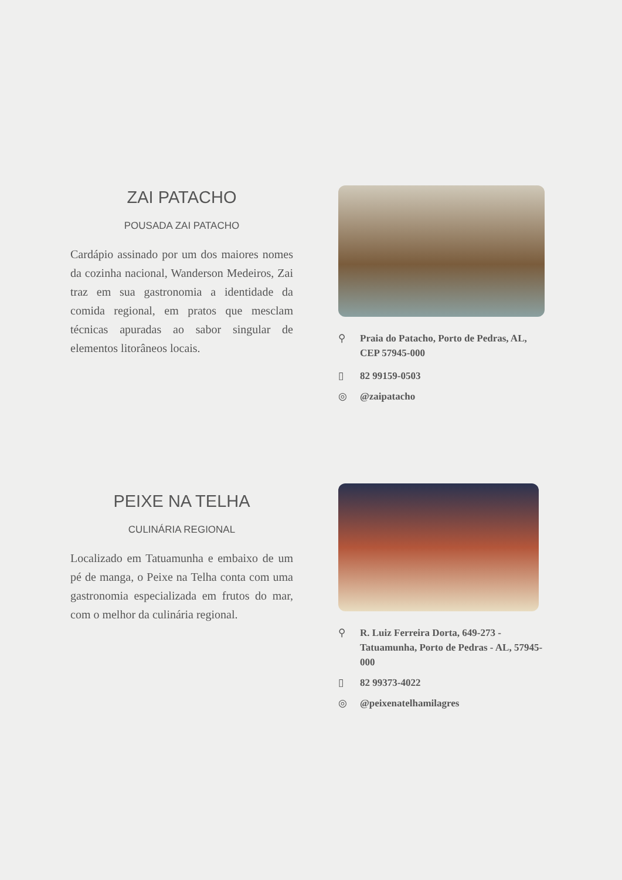ZAI PATACHO
POUSADA ZAI PATACHO
Cardápio assinado por um dos maiores nomes da cozinha nacional, Wanderson Medeiros, Zai traz em sua gastronomia a identidade da comida regional, em pratos que mesclam técnicas apuradas ao sabor singular de elementos litorâneos locais.
⚲ Praia do Patacho, Porto de Pedras, AL, CEP 57945-000
▯ 82 99159-0503
◎ @zaipatacho
PEIXE NA TELHA
CULINÁRIA REGIONAL
Localizado em Tatuamunha e embaixo de um pé de manga, o Peixe na Telha conta com uma gastronomia especializada em frutos do mar, com o melhor da culinária regional.
⚲ R. Luiz Ferreira Dorta, 649-273 - Tatuamunha, Porto de Pedras - AL, 57945-000
▯ 82 99373-4022
◎ @peixenatelhamilagres